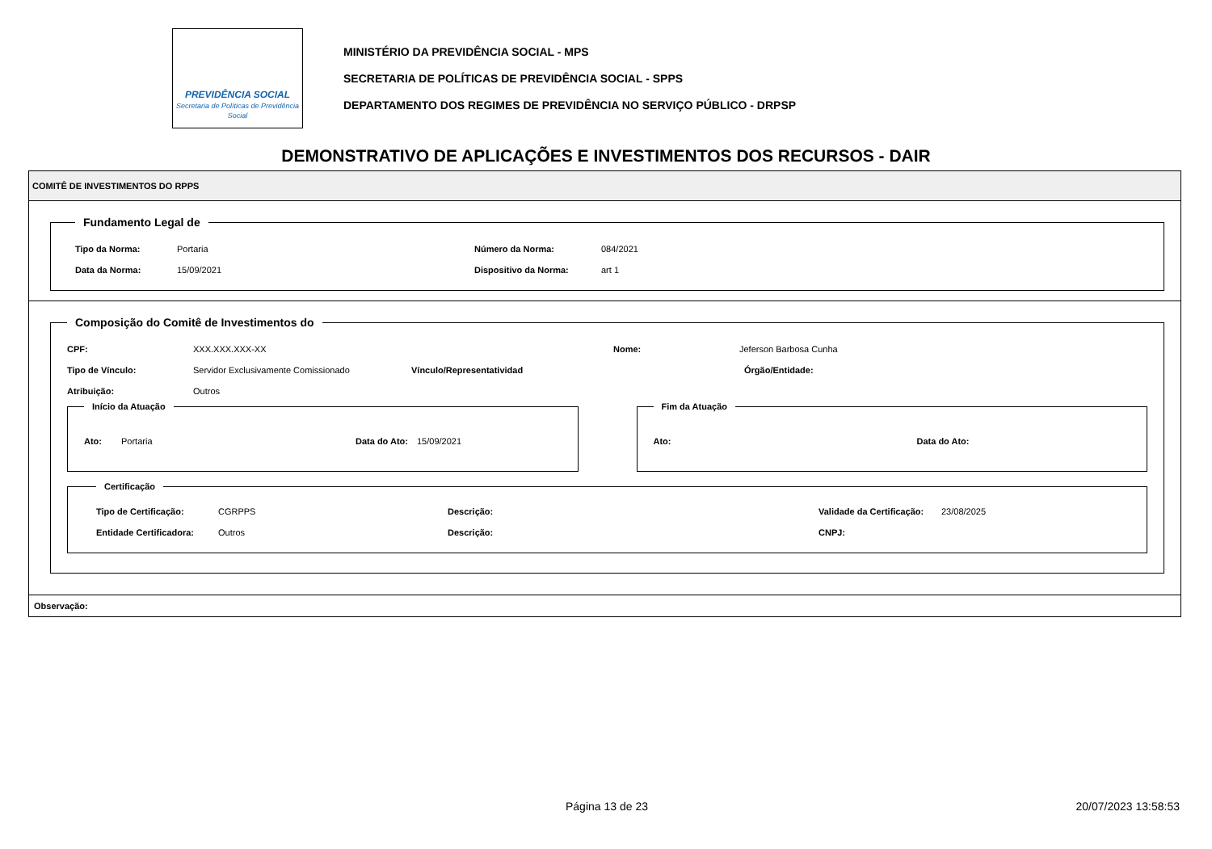PREVIDÊNCIA SOCIAL
Secretaria de Políticas de Previdência Social
MINISTÉRIO DA PREVIDÊNCIA SOCIAL - MPS
SECRETARIA DE POLÍTICAS DE PREVIDÊNCIA SOCIAL - SPPS
DEPARTAMENTO DOS REGIMES DE PREVIDÊNCIA NO SERVIÇO PÚBLICO - DRPSP
DEMONSTRATIVO DE APLICAÇÕES E INVESTIMENTOS DOS RECURSOS - DAIR
COMITÊ DE INVESTIMENTOS DO RPPS
Fundamento Legal de
Tipo da Norma: Portaria Número da Norma: 084/2021
Data da Norma: 15/09/2021 Dispositivo da Norma: art 1
Composição do Comitê de Investimentos do
CPF: XXX.XXX.XXX-XX Nome: Jeferson Barbosa Cunha
Tipo de Vínculo: Servidor Exclusivamente Comissionado Vínculo/Representatividad Órgão/Entidade:
Atribuição: Outros
Início da Atuação
Ato: Portaria Data do Ato: 15/09/2021
Fim da Atuação
Ato: Data do Ato:
Certificação
Tipo de Certificação: CGRPPS Descrição: Validade da Certificação: 23/08/2025
Entidade Certificadora: Outros Descrição: CNPJ:
Observação:
Página 13 de 23 20/07/2023 13:58:53